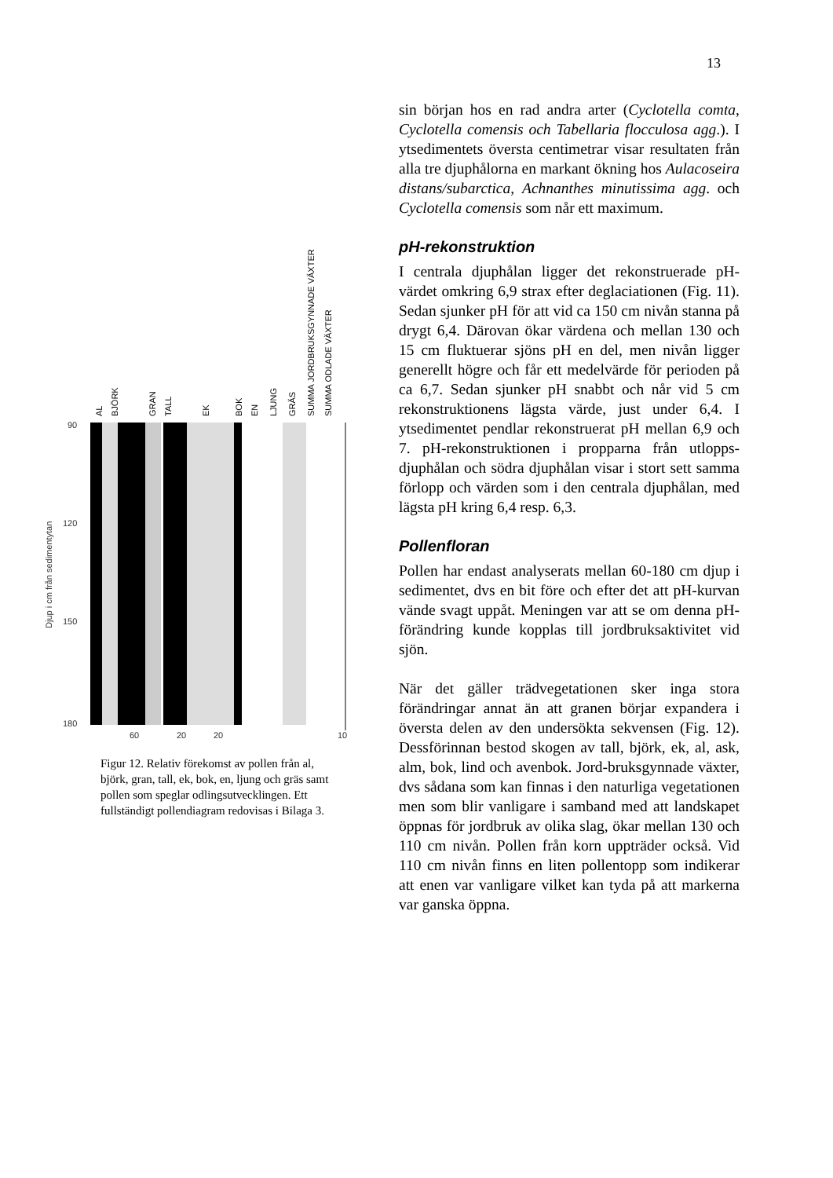13
Djup i cm från sedimentytan
90
120
150
180
AL
BJÖRK
GRAN
TALL
EK
BOK
EN
LJUNG
GRÄS
SUMMA JORDBRUKSGYNNADE VÄXTER
SUMMA ODLADE VÄXTER
60
20
20
10
Figur 12. Relativ förekomst av pollen från al, björk, gran, tall, ek, bok, en, ljung och gräs samt pollen som speglar odlingsutvecklingen. Ett fullständigt pollendiagram redovisas i Bilaga 3.
sin början hos en rad andra arter (Cyclotella comta, Cyclotella comensis och Tabellaria flocculosa agg.). I ytsedimentets översta centimetrar visar resultaten från alla tre djuphålorna en markant ökning hos Aulacoseira distans/subarctica, Achnanthes minutissima agg. och Cyclotella comensis som når ett maximum.
pH-rekonstruktion
I centrala djuphålan ligger det rekonstruerade pH-värdet omkring 6,9 strax efter deglaciationen (Fig. 11). Sedan sjunker pH för att vid ca 150 cm nivån stanna på drygt 6,4. Därovan ökar värdena och mellan 130 och 15 cm fluktuerar sjöns pH en del, men nivån ligger generellt högre och får ett medelvärde för perioden på ca 6,7. Sedan sjunker pH snabbt och når vid 5 cm rekonstruktionens lägsta värde, just under 6,4. I ytsedimentet pendlar rekonstruerat pH mellan 6,9 och 7. pH-rekonstruktionen i propparna från utlopps-djuphålan och södra djuphålan visar i stort sett samma förlopp och värden som i den centrala djuphålan, med lägsta pH kring 6,4 resp. 6,3.
Pollenfloran
Pollen har endast analyserats mellan 60-180 cm djup i sedimentet, dvs en bit före och efter det att pH-kurvan vände svagt uppåt. Meningen var att se om denna pH-förändring kunde kopplas till jordbruksaktivitet vid sjön.
När det gäller trädvegetationen sker inga stora förändringar annat än att granen börjar expandera i översta delen av den undersökta sekvensen (Fig. 12). Dessförinnan bestod skogen av tall, björk, ek, al, ask, alm, bok, lind och avenbok. Jord-bruksgynnade växter, dvs sådana som kan finnas i den naturliga vegetationen men som blir vanligare i samband med att landskapet öppnas för jordbruk av olika slag, ökar mellan 130 och 110 cm nivån. Pollen från korn uppträder också. Vid 110 cm nivån finns en liten pollentopp som indikerar att enen var vanligare vilket kan tyda på att markerna var ganska öppna.